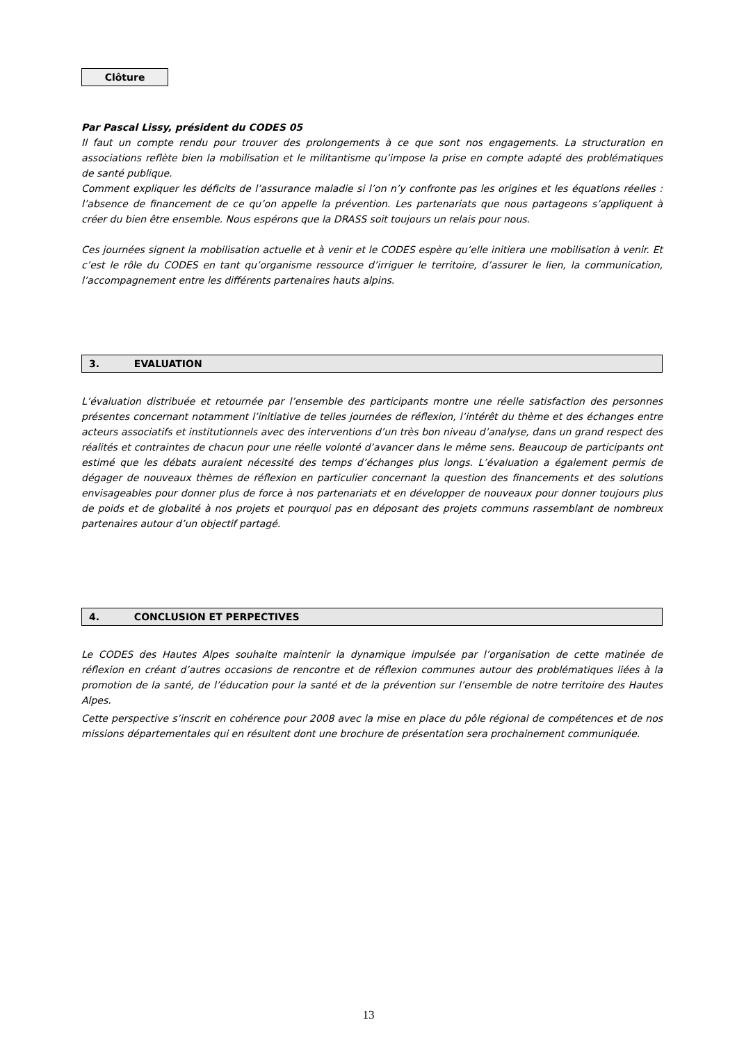Clôture
Par Pascal Lissy, président du CODES 05
Il faut un compte rendu pour trouver des prolongements à ce que sont nos engagements. La structuration en associations reflète bien la mobilisation et le militantisme qu’impose la prise en compte adapté des problématiques de santé publique.
Comment expliquer les déficits de l’assurance maladie si l’on n’y confronte pas les origines et les équations réelles : l’absence de financement de ce qu’on appelle la prévention. Les partenariats que nous partageons s’appliquent à créer du bien être ensemble. Nous espérons que la DRASS soit toujours un relais pour nous.
Ces journées signent la mobilisation actuelle et à venir et le CODES espère qu’elle initiera une mobilisation à venir. Et c’est le rôle du CODES en tant qu’organisme ressource d’irriguer le territoire, d’assurer le lien, la communication, l’accompagnement entre les différents partenaires hauts alpins.
3. EVALUATION
L’évaluation distribuée et retournée par l’ensemble des participants montre une réelle satisfaction des personnes présentes concernant notamment l’initiative de telles journées de réflexion, l’intérêt du thème et des échanges entre acteurs associatifs et institutionnels avec des interventions d’un très bon niveau d’analyse, dans un grand respect des réalités et contraintes de chacun pour une réelle volonté d’avancer dans le même sens. Beaucoup de participants ont estimé que les débats auraient nécessité des temps d’échanges plus longs. L’évaluation a également permis de dégager de nouveaux thèmes de réflexion en particulier concernant la question des financements et des solutions envisageables pour donner plus de force à nos partenariats et en développer de nouveaux pour donner toujours plus de poids et de globalité à nos projets et pourquoi pas en déposant des projets communs rassemblant de nombreux partenaires autour d’un objectif partagé.
4. CONCLUSION ET PERPECTIVES
Le CODES des Hautes Alpes souhaite maintenir la dynamique impulsée par l’organisation de cette matinée de réflexion en créant d’autres occasions de rencontre et de réflexion communes autour des problématiques liées à la promotion de la santé, de l’éducation pour la santé et de la prévention sur l’ensemble de notre territoire des Hautes Alpes.
Cette perspective s’inscrit en cohérence pour 2008 avec la mise en place du pôle régional de compétences et de nos missions départementales qui en résultent dont une brochure de présentation sera prochainement communiquée.
13